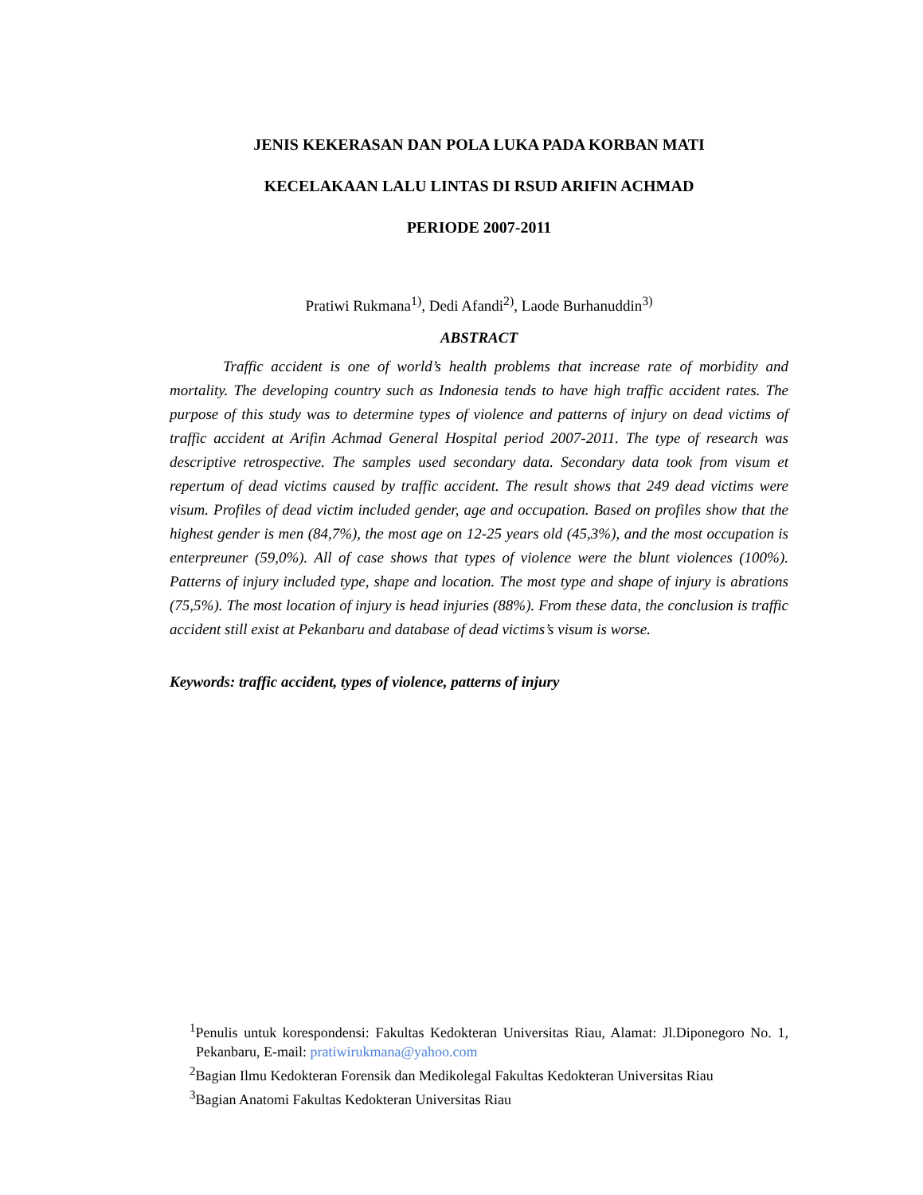JENIS KEKERASAN DAN POLA LUKA PADA KORBAN MATI
KECELAKAAN LALU LINTAS DI RSUD ARIFIN ACHMAD
PERIODE 2007-2011
Pratiwi Rukmana<sup>1)</sup>, Dedi Afandi<sup>2)</sup>, Laode Burhanuddin<sup>3)</sup>
ABSTRACT
Traffic accident is one of world’s health problems that increase rate of morbidity and mortality. The developing country such as Indonesia tends to have high traffic accident rates. The purpose of this study was to determine types of violence and patterns of injury on dead victims of traffic accident at Arifin Achmad General Hospital period 2007-2011. The type of research was descriptive retrospective. The samples used secondary data. Secondary data took from visum et repertum of dead victims caused by traffic accident. The result shows that 249 dead victims were visum. Profiles of dead victim included gender, age and occupation. Based on profiles show that the highest gender is men (84,7%), the most age on 12-25 years old (45,3%), and the most occupation is enterpreuner (59,0%). All of case shows that types of violence were the blunt violences (100%). Patterns of injury included type, shape and location. The most type and shape of injury is abrations (75,5%). The most location of injury is head injuries (88%). From these data, the conclusion is traffic accident still exist at Pekanbaru and database of dead victims’s visum is worse.
Keywords: traffic accident, types of violence, patterns of injury
<sup>1</sup> Penulis untuk korespondensi: Fakultas Kedokteran Universitas Riau, Alamat: Jl.Diponegoro No. 1, Pekanbaru, E-mail: pratiwirukmana@yahoo.com
<sup>2</sup> Bagian Ilmu Kedokteran Forensik dan Medikolegal Fakultas Kedokteran Universitas Riau
<sup>3</sup> Bagian Anatomi Fakultas Kedokteran Universitas Riau